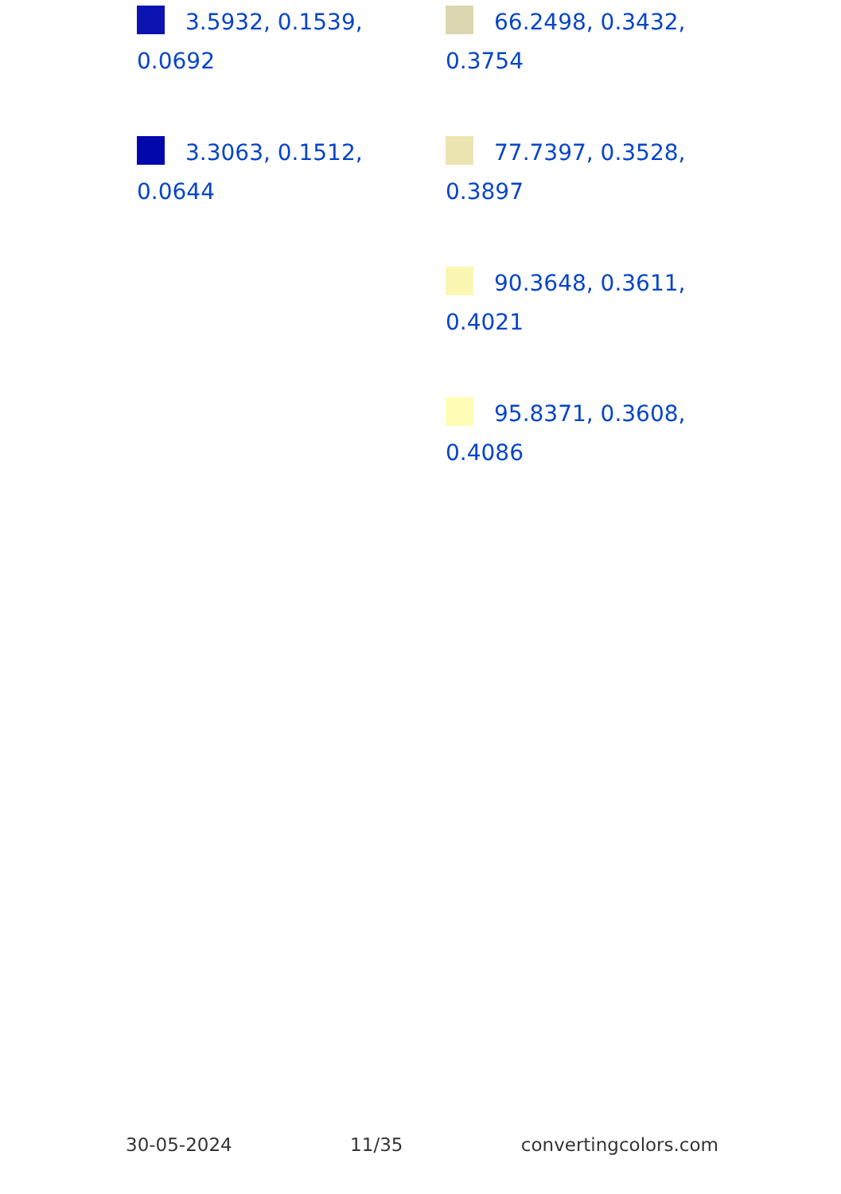3.5932, 0.1539, 0.0692
3.3063, 0.1512, 0.0644
66.2498, 0.3432, 0.3754
77.7397, 0.3528, 0.3897
90.3648, 0.3611, 0.4021
95.8371, 0.3608, 0.4086
30-05-2024 11/35 convertingcolors.com